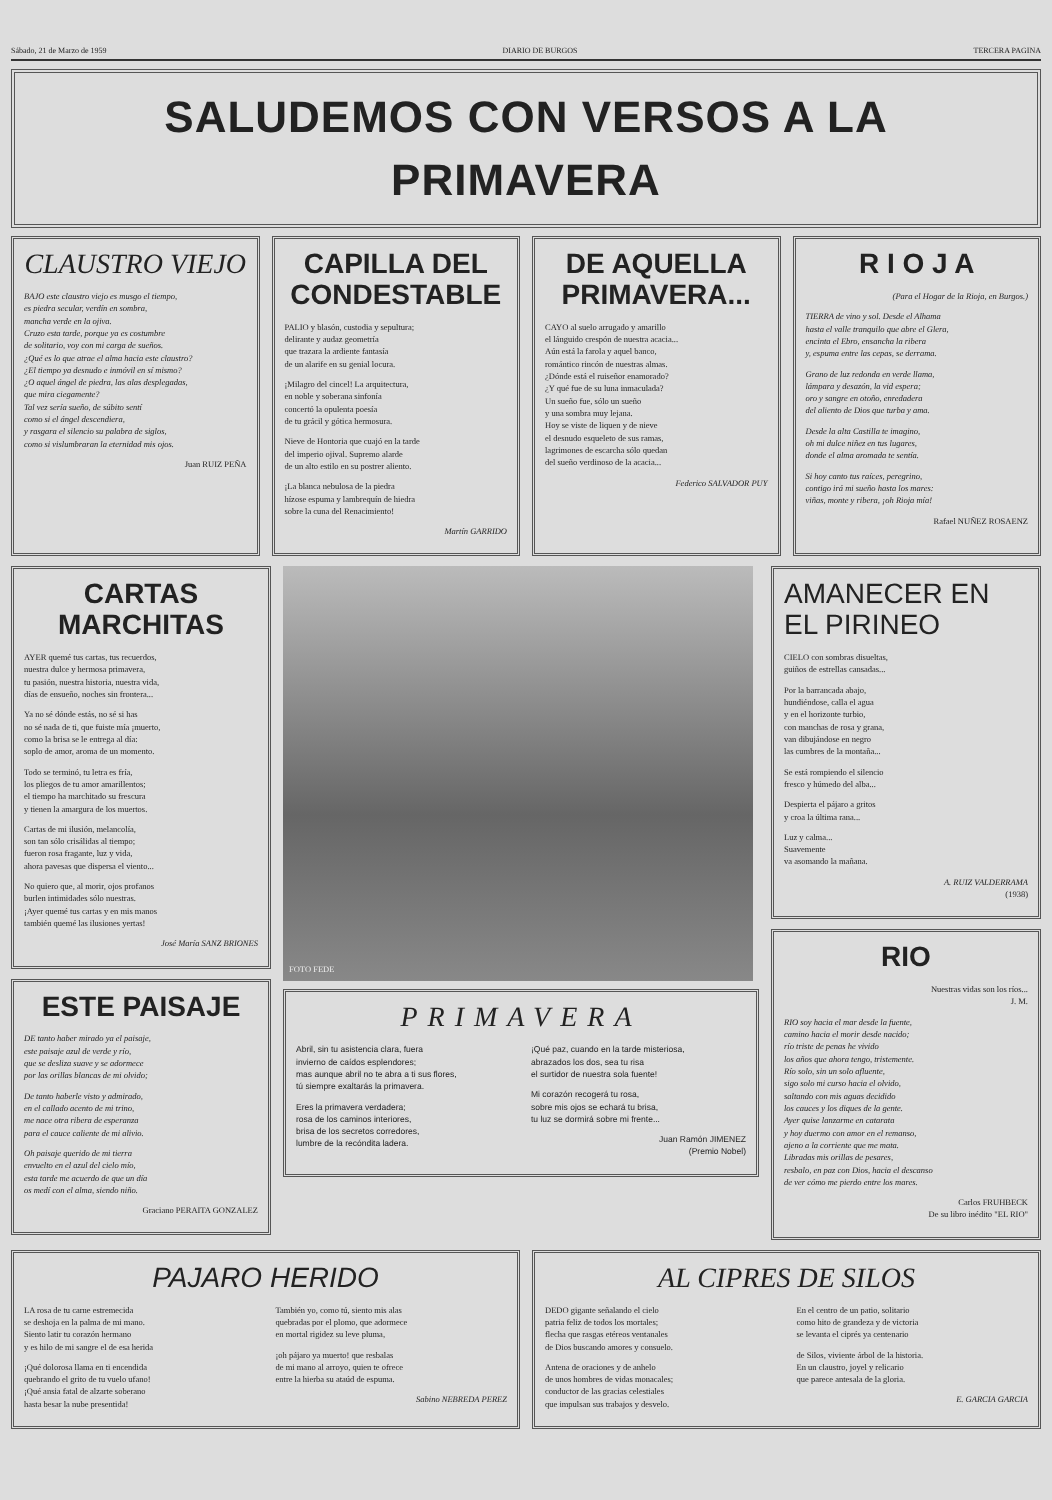Sábado, 21 de Marzo de 1959 DIARIO DE BURGOS TERCERA PAGINA
SALUDEMOS CON VERSOS A LA PRIMAVERA
CLAUSTRO VIEJO
BAJO este claustro viejo es musgo el tiempo,
es piedra secular, verdín en sombra,
mancha verde en la ojiva.
Cruzo esta tarde, porque ya es costumbre
de solitario, voy con mi carga de sueños.
¿Qué es lo que atrae el alma hacia este claustro?
¿El tiempo ya desnudo e inmóvil en sí mismo?
¿O aquel ángel de piedra, las alas desplegadas,
que mira ciegamente?
Tal vez sería sueño, de súbito sentí
como si el ángel descendiera,
y rasgara el silencio su palabra de siglos,
como si vislumbraran la eternidad mis ojos.
Juan RUIZ PEÑA
CAPILLA DEL CONDESTABLE
PALIO y blasón, custodia y sepultura;
delirante y audaz geometría
que trazara la ardiente fantasía
de un alarife en su genial locura.
¡Milagro del cincel! La arquitectura,
en noble y soberana sinfonía
concertó la opulenta poesía
de tu grácil y gótica hermosura.
Nieve de Hontoria que cuajó en la tarde
del imperio ojival. Supremo alarde
de un alto estilo en su postrer aliento.
¡La blanca nebulosa de la piedra
hízose espuma y lambrequín de hiedra
sobre la cuna del Renacimiento!
Martín GARRIDO
DE AQUELLA PRIMAVERA...
CAYO al suelo arrugado y amarillo
el lánguido crespón de nuestra acacia...
Aún está la farola y aquel banco,
romántico rincón de nuestras almas.
¿Dónde está el ruiseñor enamorado?
¿Y qué fue de su luna inmaculada?
Un sueño fue, sólo un sueño
y una sombra muy lejana.
Hoy se viste de liquen y de nieve
el desnudo esqueleto de sus ramas,
lagrimones de escarcha sólo quedan
del sueño verdinoso de la acacia...
Federico SALVADOR PUY
R I O J A
(Para el Hogar de la Rioja, en Burgos.)
TIERRA de vino y sol. Desde el Alhama
hasta el valle tranquilo que abre el Glera,
encinta el Ebro, ensancha la ribera
y, espuma entre las cepas, se derrama.
Grano de luz redonda en verde llama,
lámpara y desazón, la vid espera;
oro y sangre en otoño, enredadera
del aliento de Dios que turba y ama.
Desde la alta Castilla te imagino,
oh mi dulce niñez en tus lugares,
donde el alma aromada te sentía.
Si hoy canto tus raíces, peregrino,
contigo irá mi sueño hasta los mares:
viñas, monte y ribera, ¡oh Rioja mía!
Rafael NUÑEZ ROSAENZ
CARTAS MARCHITAS
AYER quemé tus cartas, tus recuerdos,
nuestra dulce y hermosa primavera,
tu pasión, nuestra historia, nuestra vida,
días de ensueño, noches sin frontera...
Ya no sé dónde estás, no sé si has
no sé nada de ti, que fuiste mía ¡muerto,
como la brisa se le entrega al día:
soplo de amor, aroma de un momento.
Todo se terminó, tu letra es fría,
los pliegos de tu amor amarillentos;
el tiempo ha marchitado su frescura
y tienen la amargura de los muertos.
Cartas de mi ilusión, melancolía,
son tan sólo crisálidas al tiempo;
fueron rosa fragante, luz y vida,
ahora pavesas que dispersa el viento...
No quiero que, al morir, ojos profanos
burlen intimidades sólo nuestras.
¡Ayer quemé tus cartas y en mis manos
también quemé las ilusiones yertas!
José María SANZ BRIONES
ESTE PAISAJE
DE tanto haber mirado ya el paisaje,
este paisaje azul de verde y río,
que se desliza suave y se adormece
por las orillas blancas de mi olvido;
De tanto haberle visto y admirado,
en el callado acento de mi trino,
me nace otra ribera de esperanza
para el cauce caliente de mi alivio.
Oh paisaje querido de mi tierra
envuelto en el azul del cielo mío,
esta tarde me acuerdo de que un día
os medí con el alma, siendo niño.
Graciano PERAITA GONZALEZ
FOTO FEDE
PRIMAVERA
Abril, sin tu asistencia clara, fuera
invierno de caídos esplendores;
mas aunque abril no te abra a ti sus flores,
tú siempre exaltarás la primavera.
Eres la primavera verdadera;
rosa de los caminos interiores,
brisa de los secretos corredores,
lumbre de la recóndita ladera.
¡Qué paz, cuando en la tarde misteriosa,
abrazados los dos, sea tu risa
el surtidor de nuestra sola fuente!
Mi corazón recogerá tu rosa,
sobre mis ojos se echará tu brisa,
tu luz se dormirá sobre mi frente...
Juan Ramón JIMENEZ
(Premio Nobel)
AMANECER EN EL PIRINEO
CIELO con sombras disueltas,
guiños de estrellas cansadas...
Por la barrancada abajo,
hundiéndose, calla el agua
y en el horizonte turbio,
con manchas de rosa y grana,
van dibujándose en negro
las cumbres de la montaña...
Se está rompiendo el silencio
fresco y húmedo del alba...
Despierta el pájaro a gritos
y croa la última rana...
Luz y calma...
Suavemente
va asomando la mañana.
A. RUIZ VALDERRAMA
(1938)
RIO
Nuestras vidas son los ríos...
J. M.
RIO soy hacia el mar desde la fuente,
camino hacia el morir desde nacido;
río triste de penas he vivido
los años que ahora tengo, tristemente.
Río solo, sin un solo afluente,
sigo solo mi curso hacia el olvido,
saltando con mis aguas decidido
los cauces y los diques de la gente.
Ayer quise lanzarme en catarata
y hoy duermo con amor en el remanso,
ajeno a la corriente que me mata.
Libradas mis orillas de pesares,
resbalo, en paz con Dios, hacia el descanso
de ver cómo me pierdo entre los mares.
Carlos FRUHBECK
De su libro inédito "EL RIO"
PAJARO HERIDO
LA rosa de tu carne estremecida
se deshoja en la palma de mi mano.
Siento latir tu corazón hermano
y es hilo de mi sangre el de esa herida
¡Qué dolorosa llama en ti encendida
quebrando el grito de tu vuelo ufano!
¡Qué ansia fatal de alzarte soberano
hasta besar la nube presentida!
También yo, como tú, siento mis alas
quebradas por el plomo, que adormece
en mortal rigidez su leve pluma,
¡oh pájaro ya muerto! que resbalas
de mi mano al arroyo, quien te ofrece
entre la hierba su ataúd de espuma.
Sabino NEBREDA PEREZ
AL CIPRES DE SILOS
DEDO gigante señalando el cielo
patria feliz de todos los mortales;
flecha que rasgas etéreos ventanales
de Dios buscando amores y consuelo.
Antena de oraciones y de anhelo
de unos hombres de vidas monacales;
conductor de las gracias celestiales
que impulsan sus trabajos y desvelo.
En el centro de un patio, solitario
como hito de grandeza y de victoria
se levanta el ciprés ya centenario
de Silos, viviente árbol de la historia.
En un claustro, joyel y relicario
que parece antesala de la gloria.
E. GARCIA GARCIA